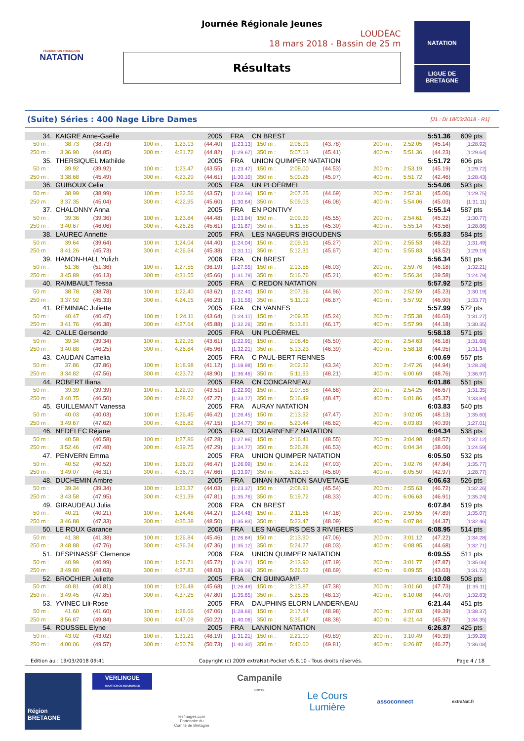FÉDÉRATION FRANÇAISE
NATATION
Journée Régionale Jeunes
LOUDÉAC
18 mars 2018 - Bassin de 25 m
Résultats
NATATION
LIGUE DE
BRETAGNE
(Suite) Séries : 400 Nage Libre Dames [J1 : Di 18/03/2018 - R1]
| 34. | KAIGRE Anne-Gaëlle | | | | 2005 | FRA | CN BREST | | | | | 5:51.36 | 609 pts |
| 50 m : | 38.73 | (38.73) | 100 m : | 1:23.13 | (44.40) | [1:23.13] | 150 m : | 2:06.91 | (43.78) | 200 m : | 2:52.05 | (45.14) | [1:28.92] |
| 250 m : | 3:36.90 | (44.85) | 300 m : | 4:21.72 | (44.82) | [1:29.67] | 350 m : | 5:07.13 | (45.41) | 400 m : | 5:51.36 | (44.23) | [1:29.64] |
| 35. | THERSIQUEL Mathilde | | | | 2005 | FRA | UNION QUIMPER NATATION | | | | | 5:51.72 | 606 pts |
| 50 m : | 39.92 | (39.92) | 100 m : | 1:23.47 | (43.55) | [1:23.47] | 150 m : | 2:08.00 | (44.53) | 200 m : | 2:53.19 | (45.19) | [1:29.72] |
| 250 m : | 3:38.68 | (45.49) | 300 m : | 4:23.29 | (44.61) | [1:30.10] | 350 m : | 5:09.26 | (45.97) | 400 m : | 5:51.72 | (42.46) | [1:28.43] |
| 36. | GUIBOUX Celia | | | | 2005 | FRA | UN PLOËRMEL | | | | | 5:54.06 | 593 pts |
| 50 m : | 38.99 | (38.99) | 100 m : | 1:22.56 | (43.57) | [1:22.56] | 150 m : | 2:07.25 | (44.69) | 200 m : | 2:52.31 | (45.06) | [1:29.75] |
| 250 m : | 3:37.35 | (45.04) | 300 m : | 4:22.95 | (45.60) | [1:30.64] | 350 m : | 5:09.03 | (46.08) | 400 m : | 5:54.06 | (45.03) | [1:31.11] |
| 37. | CHALONNY Anna | | | | 2005 | FRA | EN PONTIVY | | | | | 5:55.14 | 587 pts |
| 50 m : | 39.36 | (39.36) | 100 m : | 1:23.84 | (44.48) | [1:23.84] | 150 m : | 2:09.39 | (45.55) | 200 m : | 2:54.61 | (45.22) | [1:30.77] |
| 250 m : | 3:40.67 | (46.06) | 300 m : | 4:26.28 | (45.61) | [1:31.67] | 350 m : | 5:11.58 | (45.30) | 400 m : | 5:55.14 | (43.56) | [1:28.86] |
| 38. | LAUREC Annette | | | | 2005 | FRA | LES NAGEURS BIGOUDENS | | | | | 5:55.83 | 584 pts |
| 50 m : | 39.64 | (39.64) | 100 m : | 1:24.04 | (44.40) | [1:24.04] | 150 m : | 2:09.31 | (45.27) | 200 m : | 2:55.53 | (46.22) | [1:31.49] |
| 250 m : | 3:41.26 | (45.73) | 300 m : | 4:26.64 | (45.38) | [1:31.11] | 350 m : | 5:12.31 | (45.67) | 400 m : | 5:55.83 | (43.52) | [1:29.19] |
| 39. | HAMON-HALL Yulizh | | | | 2006 | FRA | CN BREST | | | | | 5:56.34 | 581 pts |
| 50 m : | 51.36 | (51.36) | 100 m : | 1:27.55 | (36.19) | [1:27.55] | 150 m : | 2:13.58 | (46.03) | 200 m : | 2:59.76 | (46.18) | [1:32.21] |
| 250 m : | 3:45.89 | (46.13) | 300 m : | 4:31.55 | (45.66) | [1:31.79] | 350 m : | 5:16.76 | (45.21) | 400 m : | 5:56.34 | (39.58) | [1:24.79] |
| 40. | RAIMBAULT Tessa | | | | 2005 | FRA | C REDON NATATION | | | | | 5:57.92 | 572 pts |
| 50 m : | 38.78 | (38.78) | 100 m : | 1:22.40 | (43.62) | [1:22.40] | 150 m : | 2:07.36 | (44.96) | 200 m : | 2:52.59 | (45.23) | [1:30.19] |
| 250 m : | 3:37.92 | (45.33) | 300 m : | 4:24.15 | (46.23) | [1:31.56] | 350 m : | 5:11.02 | (46.87) | 400 m : | 5:57.92 | (46.90) | [1:33.77] |
| 41. | REMINIAC Juliette | | | | 2005 | FRA | CN VANNES | | | | | 5:57.99 | 572 pts |
| 50 m : | 40.47 | (40.47) | 100 m : | 1:24.11 | (43.64) | [1:24.11] | 150 m : | 2:09.35 | (45.24) | 200 m : | 2:55.38 | (46.03) | [1:31.27] |
| 250 m : | 3:41.76 | (46.38) | 300 m : | 4:27.64 | (45.88) | [1:32.26] | 350 m : | 5:13.81 | (46.17) | 400 m : | 5:57.99 | (44.18) | [1:30.35] |
| 42. | CALLE Gersende | | | | 2005 | FRA | UN PLOËRMEL | | | | | 5:58.18 | 571 pts |
| 50 m : | 39.34 | (39.34) | 100 m : | 1:22.95 | (43.61) | [1:22.95] | 150 m : | 2:08.45 | (45.50) | 200 m : | 2:54.63 | (46.18) | [1:31.68] |
| 250 m : | 3:40.88 | (46.25) | 300 m : | 4:26.84 | (45.96) | [1:32.21] | 350 m : | 5:13.23 | (46.39) | 400 m : | 5:58.18 | (44.95) | [1:31.34] |
| 43. | CAUDAN Camelia | | | | 2005 | FRA | C PAUL-BERT RENNES | | | | | 6:00.69 | 557 pts |
| 50 m : | 37.86 | (37.86) | 100 m : | 1:18.98 | (41.12) | [1:18.98] | 150 m : | 2:02.32 | (43.34) | 200 m : | 2:47.26 | (44.94) | [1:28.28] |
| 250 m : | 3:34.82 | (47.56) | 300 m : | 4:23.72 | (48.90) | [1:36.46] | 350 m : | 5:11.93 | (48.21) | 400 m : | 6:00.69 | (48.76) | [1:36.97] |
| 44. | ROBERT Iliana | | | | 2005 | FRA | CN CONCARNEAU | | | | | 6:01.86 | 551 pts |
| 50 m : | 39.39 | (39.39) | 100 m : | 1:22.90 | (43.51) | [1:22.90] | 150 m : | 2:07.58 | (44.68) | 200 m : | 2:54.25 | (46.67) | [1:31.35] |
| 250 m : | 3:40.75 | (46.50) | 300 m : | 4:28.02 | (47.27) | [1:33.77] | 350 m : | 5:16.49 | (48.47) | 400 m : | 6:01.86 | (45.37) | [1:33.84] |
| 45. | GUILLEMANT Vanessa | | | | 2005 | FRA | AURAY NATATION | | | | | 6:03.83 | 540 pts |
| 50 m : | 40.03 | (40.03) | 100 m : | 1:26.45 | (46.42) | [1:26.45] | 150 m : | 2:13.92 | (47.47) | 200 m : | 3:02.05 | (48.13) | [1:35.60] |
| 250 m : | 3:49.67 | (47.62) | 300 m : | 4:36.82 | (47.15) | [1:34.77] | 350 m : | 5:23.44 | (46.62) | 400 m : | 6:03.83 | (40.39) | [1:27.01] |
| 46. | NEDELEC Réjane | | | | 2005 | FRA | DOUARNENEZ NATATION | | | | | 6:04.34 | 538 pts |
| 50 m : | 40.58 | (40.58) | 100 m : | 1:27.86 | (47.28) | [1:27.86] | 150 m : | 2:16.41 | (48.55) | 200 m : | 3:04.98 | (48.57) | [1:37.12] |
| 250 m : | 3:52.46 | (47.48) | 300 m : | 4:39.75 | (47.29) | [1:34.77] | 350 m : | 5:26.28 | (46.53) | 400 m : | 6:04.34 | (38.06) | [1:24.59] |
| 47. | PENVERN Emma | | | | 2005 | FRA | UNION QUIMPER NATATION | | | | | 6:05.50 | 532 pts |
| 50 m : | 40.52 | (40.52) | 100 m : | 1:26.99 | (46.47) | [1:26.99] | 150 m : | 2:14.92 | (47.93) | 200 m : | 3:02.76 | (47.84) | [1:35.77] |
| 250 m : | 3:49.07 | (46.31) | 300 m : | 4:36.73 | (47.66) | [1:33.97] | 350 m : | 5:22.53 | (45.80) | 400 m : | 6:05.50 | (42.97) | [1:28.77] |
| 48. | DUCHEMIN Ambre | | | | 2005 | FRA | DINAN NATATION SAUVETAGE | | | | | 6:06.63 | 526 pts |
| 50 m : | 39.34 | (39.34) | 100 m : | 1:23.37 | (44.03) | [1:23.37] | 150 m : | 2:08.91 | (45.54) | 200 m : | 2:55.63 | (46.72) | [1:32.26] |
| 250 m : | 3:43.58 | (47.95) | 300 m : | 4:31.39 | (47.81) | [1:35.76] | 350 m : | 5:19.72 | (48.33) | 400 m : | 6:06.63 | (46.91) | [1:35.24] |
| 49. | GIRAUDEAU Julia | | | | 2006 | FRA | CN BREST | | | | | 6:07.84 | 519 pts |
| 50 m : | 40.21 | (40.21) | 100 m : | 1:24.48 | (44.27) | [1:24.48] | 150 m : | 2:11.66 | (47.18) | 200 m : | 2:59.55 | (47.89) | [1:35.07] |
| 250 m : | 3:46.88 | (47.33) | 300 m : | 4:35.38 | (48.50) | [1:35.83] | 350 m : | 5:23.47 | (48.09) | 400 m : | 6:07.84 | (44.37) | [1:32.46] |
| 50. | LE ROUX Garance | | | | 2006 | FRA | LES NAGEURS DES 3 RIVIERES | | | | | 6:08.95 | 514 pts |
| 50 m : | 41.38 | (41.38) | 100 m : | 1:26.84 | (45.46) | [1:26.84] | 150 m : | 2:13.90 | (47.06) | 200 m : | 3:01.12 | (47.22) | [1:34.28] |
| 250 m : | 3:48.88 | (47.76) | 300 m : | 4:36.24 | (47.36) | [1:35.12] | 350 m : | 5:24.27 | (48.03) | 400 m : | 6:08.95 | (44.68) | [1:32.71] |
| 51. | DESPINASSE Clemence | | | | 2006 | FRA | UNION QUIMPER NATATION | | | | | 6:09.55 | 511 pts |
| 50 m : | 40.99 | (40.99) | 100 m : | 1:26.71 | (45.72) | [1:26.71] | 150 m : | 2:13.90 | (47.19) | 200 m : | 3:01.77 | (47.87) | [1:35.06] |
| 250 m : | 3:49.80 | (48.03) | 300 m : | 4:37.83 | (48.03) | [1:36.06] | 350 m : | 5:26.52 | (48.69) | 400 m : | 6:09.55 | (43.03) | [1:31.72] |
| 52. | BROCHIER Juliette | | | | 2005 | FRA | CN GUINGAMP | | | | | 6:10.08 | 508 pts |
| 50 m : | 40.81 | (40.81) | 100 m : | 1:26.49 | (45.68) | [1:26.49] | 150 m : | 2:13.87 | (47.38) | 200 m : | 3:01.60 | (47.73) | [1:35.11] |
| 250 m : | 3:49.45 | (47.85) | 300 m : | 4:37.25 | (47.80) | [1:35.65] | 350 m : | 5:25.38 | (48.13) | 400 m : | 6:10.08 | (44.70) | [1:32.83] |
| 53. | YVINEC Lili-Rose | | | | 2005 | FRA | DAUPHINS ELORN LANDERNEAU | | | | | 6:21.44 | 451 pts |
| 50 m : | 41.60 | (41.60) | 100 m : | 1:28.66 | (47.06) | [1:28.66] | 150 m : | 2:17.64 | (48.98) | 200 m : | 3:07.03 | (49.39) | [1:38.37] |
| 250 m : | 3:56.87 | (49.84) | 300 m : | 4:47.09 | (50.22) | [1:40.06] | 350 m : | 5:35.47 | (48.38) | 400 m : | 6:21.44 | (45.97) | [1:34.35] |
| 54. | ROUSSEL Elyne | | | | 2005 | FRA | LANNION NATATION | | | | | 6:26.87 | 425 pts |
| 50 m : | 43.02 | (43.02) | 100 m : | 1:31.21 | (48.19) | [1:31.21] | 150 m : | 2:21.10 | (49.89) | 200 m : | 3:10.49 | (49.39) | [1:39.28] |
| 250 m : | 4:00.06 | (49.57) | 300 m : | 4:50.79 | (50.73) | [1:40.30] | 350 m : | 5:40.60 | (49.81) | 400 m : | 6:26.87 | (46.27) | [1:36.08] |
Edition au : 19/03/2018 09:41 Copyright (c) 2009 extraNat-Pocket v5.8.10 - Tous droits réservés. Page 4 / 18
Région
BRETAGNE
VERLINGUE
COURTIER EN ASSURANCES
les4nages.com
Partenaire du
Comité de Bretagne
Campanile
HOTEL
Le Cours
Lumière
assoconnect
extraNat.fr